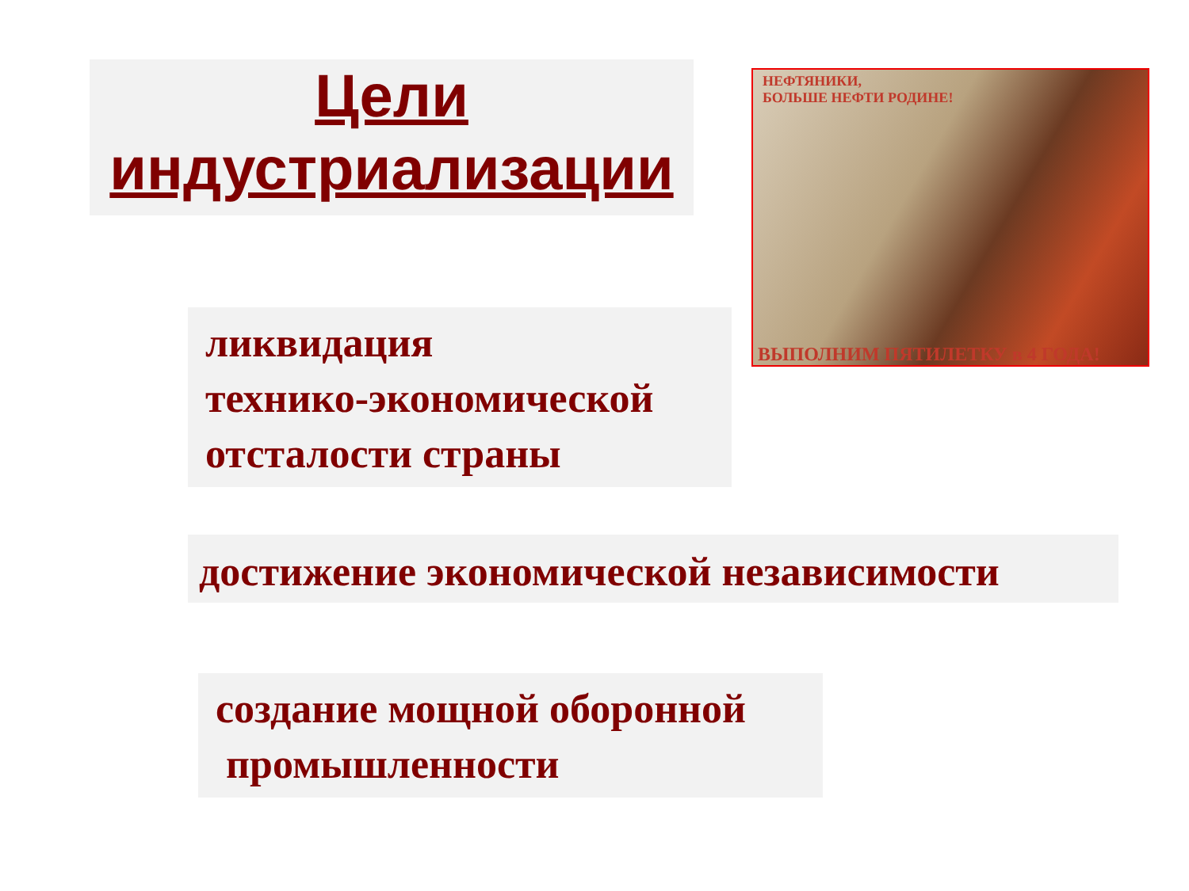Цели
индустриализации
НЕФТЯНИКИ,
БОЛЬШЕ НЕФТИ РОДИНЕ!
ВЫПОЛНИМ ПЯТИЛЕТКУ в 4 ГОДА!
ликвидация
технико-экономической
отсталости страны
достижение экономической независимости
создание мощной оборонной
промышленности